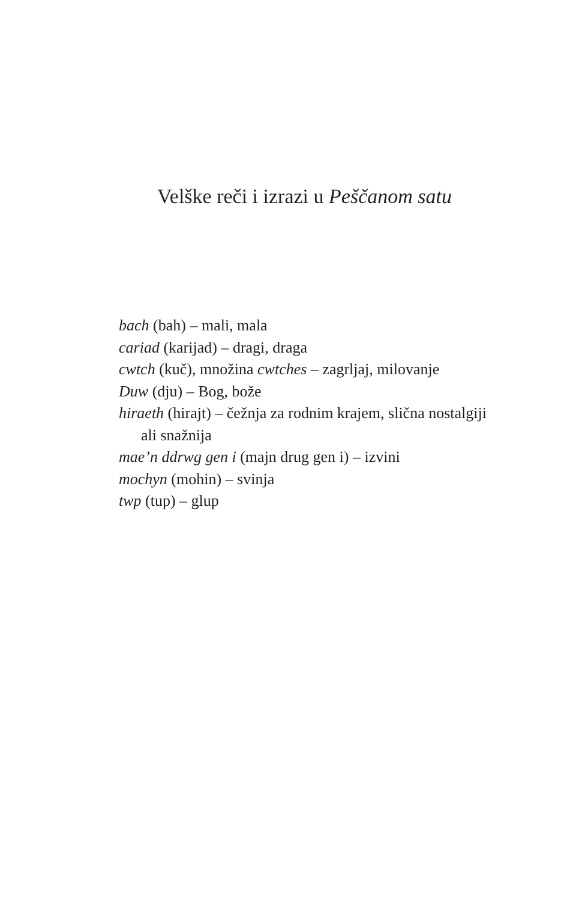Velške reči i izrazi u Peščanom satu
bach (bah) – mali, mala
cariad (karijad) – dragi, draga
cwtch (kuč), množina cwtches – zagrljaj, milovanje
Duw (dju) – Bog, bože
hiraeth (hirajt) – čežnja za rodnim krajem, slična nostalgiji ali snažnija
mae’n ddrwg gen i (majn drug gen i) – izvini
mochyn (mohin) – svinja
twp (tup) – glup